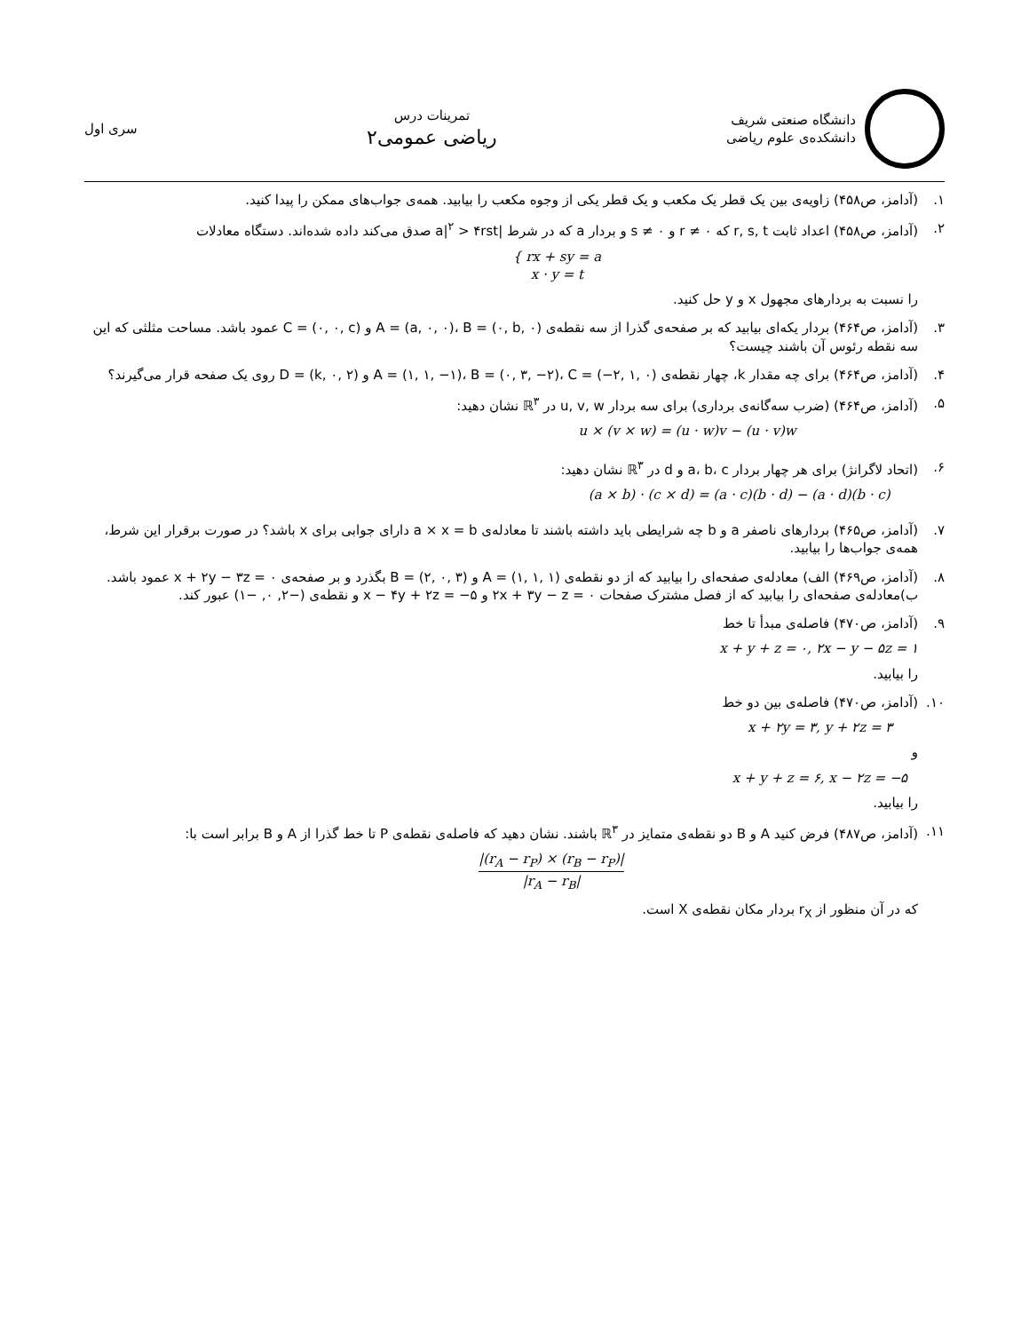دانشگاه صنعتی شریف
دانشکده‌ی علوم ریاضی
تمرینات درس
ریاضی عمومی۲
سری اول
۱. (آدامز، ص۴۵۸) زاویه‌ی بین یک قطر یک مکعب و یک قطر یکی از وجوه مکعب را بیابید. همه‌ی جواب‌های ممکن را پیدا کنید.
۲. (آدامز، ص۴۵۸) اعداد ثابت r, s, t که r ≠ ۰ و s ≠ ۰ و بردار a که در شرط |a|<sup>۲</sup> > ۴rst صدق می‌کند داده شده‌اند. دستگاه معادلات
{ rx + sy = a
x · y = t
را نسبت به بردارهای مجهول x و y حل کنید.
۳. (آدامز، ص۴۶۴) بردار یکه‌ای بیابید که بر صفحه‌ی گذرا از سه نقطه‌ی A = (a, ۰, ۰)، B = (۰, b, ۰) و C = (۰, ۰, c) عمود باشد. مساحت مثلثی که این سه نقطه رئوس آن باشند چیست؟
۴. (آدامز، ص۴۶۴) برای چه مقدار k، چهار نقطه‌ی A = (۱, ۱, −۱)، B = (۰, ۳, −۲)، C = (−۲, ۱, ۰) و D = (k, ۰, ۲) روی یک صفحه قرار می‌گیرند؟
۵. (آدامز، ص۴۶۴) (ضرب سه‌گانه‌ی برداری) برای سه بردار u, v, w در ℝ<sup>۳</sup> نشان دهید:
u × (v × w) = (u · w)v − (u · v)w
۶. (اتحاد لاگرانژ) برای هر چهار بردار a، b، c و d در ℝ<sup>۳</sup> نشان دهید:
(a × b) · (c × d) = (a · c)(b · d) − (a · d)(b · c)
۷. (آدامز، ص۴۶۵) بردارهای ناصفر a و b چه شرایطی باید داشته باشند تا معادله‌ی a × x = b دارای جوابی برای x باشد؟ در صورت برقرار این شرط، همه‌ی جواب‌ها را بیابید.
۸. (آدامز، ص۴۶۹) الف) معادله‌ی صفحه‌ای را بیابید که از دو نقطه‌ی A = (۱, ۱, ۱) و B = (۲, ۰, ۳) بگذرد و بر صفحه‌ی x + ۲y − ۳z = ۰ عمود باشد.
ب)معادله‌ی صفحه‌ای را بیابید که از فصل مشترک صفحات ۲x + ۳y − z = ۰ و x − ۴y + ۲z = −۵ و نقطه‌ی (−۲, ۰, −۱) عبور کند.
۹. (آدامز، ص۴۷۰) فاصله‌ی مبدأ تا خط
x + y + z = ۰, ۲x − y − ۵z = ۱
را بیابید.
۱۰. (آدامز، ص۴۷۰) فاصله‌ی بین دو خط
x + ۲y = ۳, y + ۲z = ۳
و
x + y + z = ۶, x − ۲z = −۵
را بیابید.
۱۱. (آدامز، ص۴۸۷) فرض کنید A و B دو نقطه‌ی متمایز در ℝ<sup>۳</sup> باشند. نشان دهید که فاصله‌ی نقطه‌ی P تا خط گذرا از A و B برابر است با:
|(r<sub>A</sub> − r<sub>P</sub>) × (r<sub>B</sub> − r<sub>P</sub>)|
|r<sub>A</sub> − r<sub>B</sub>|
که در آن منظور از r<sub>X</sub> بردار مکان نقطه‌ی X است.